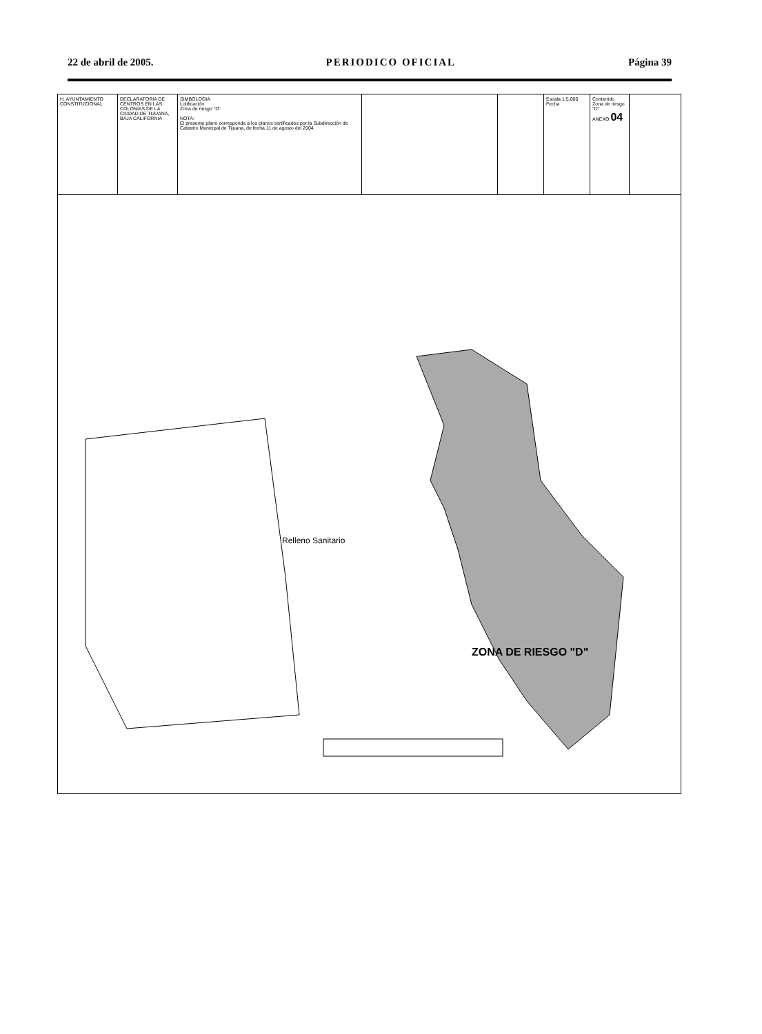22 de abril de 2005. PERIODICO OFICIAL Página 39
H. AYUNTAMIENTO CONSTITUCIONAL
DECLARATORIA DE CENTROS EN LAS COLONIAS DE LA CIUDAD DE TIJUANA, BAJA CALIFORNIA
SIMBOLOGIA
Lotificación
Zona de riesgo "D"
NOTA:
El presente plano corresponde a los planos certificados por la Subdirección de Catastro Municipal de Tijuana, de fecha 11 de agosto del 2004
Escala 1:5,000
Fecha
Contenido
Zona de riesgo "D"
ANEXO 04
Relleno Sanitario
ZONA DE RIESGO "D"